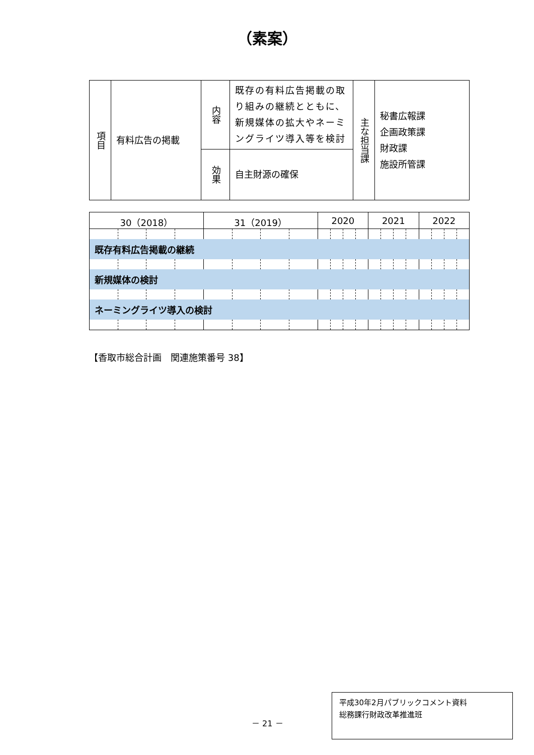（素案）
| 項目 | 有料広告の掲載 | 内容 | 既存の有料広告掲載の取り組みの継続とともに、新規媒体の拡大やネーミングライツ導入等を検討 | 主な担当課 | 秘書広報課 企画政策課 財政課 施設所管課 |
| | | 効果 | 自主財源の確保 | | |
| 30（2018） | | | | 31（2019） | | | | 2020 | | | | 2021 | | | | 2022 | | | |
| 既存有料広告掲載の継続 | | | | | | | | | | | | | | | | | | | |
| 新規媒体の検討 | | | | | | | | | | | | | | | | | | | |
| ネーミングライツ導入の検討 | | | | | | | | | | | | | | | | | | | |
【香取市総合計画　関連施策番号 38】
－ 21 －
平成30年2月パブリックコメント資料
総務課行財政改革推進班